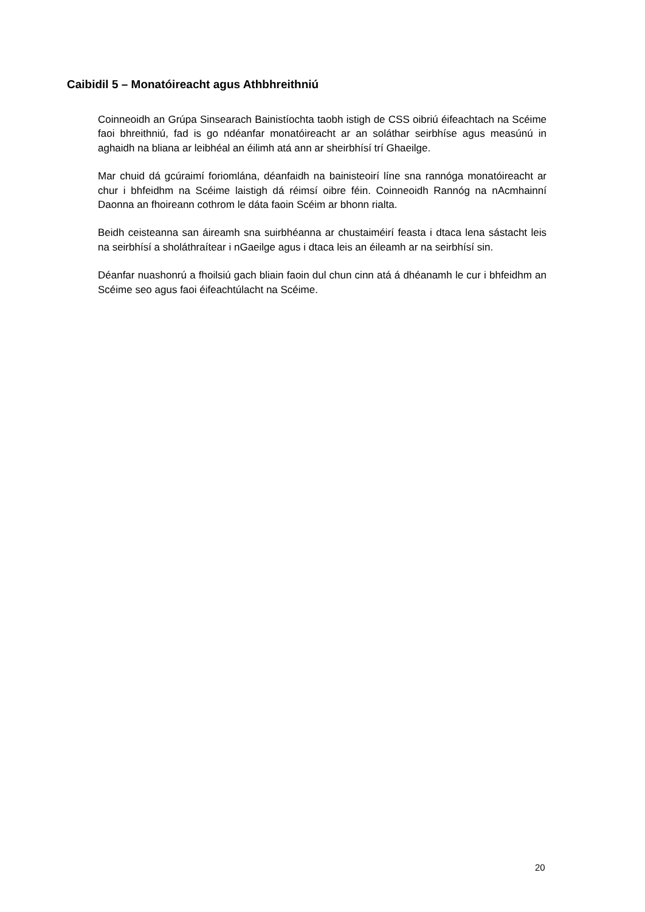Caibidil 5 – Monatóireacht agus Athbhreithniú
Coinneoidh an Grúpa Sinsearach Bainistíochta taobh istigh de CSS oibriú éifeachtach na Scéime faoi bhreithniú, fad is go ndéanfar monatóireacht ar an soláthar seirbhíse agus measúnú in aghaidh na bliana ar leibhéal an éilimh atá ann ar sheirbhísí trí Ghaeilge.
Mar chuid dá gcúraimí foriomlána, déanfaidh na bainisteoirí líne sna rannóga monatóireacht ar chur i bhfeidhm na Scéime laistigh dá réimsí oibre féin. Coinneoidh Rannóg na nAcmhainní Daonna an fhoireann cothrom le dáta faoin Scéim ar bhonn rialta.
Beidh ceisteanna san áireamh sna suirbhéanna ar chustaiméirí feasta i dtaca lena sástacht leis na seirbhísí a sholáthraítear i nGaeilge agus i dtaca leis an éileamh ar na seirbhísí sin.
Déanfar nuashonrú a fhoilsiú gach bliain faoin dul chun cinn atá á dhéanamh le cur i bhfeidhm an Scéime seo agus faoi éifeachtúlacht na Scéime.
20